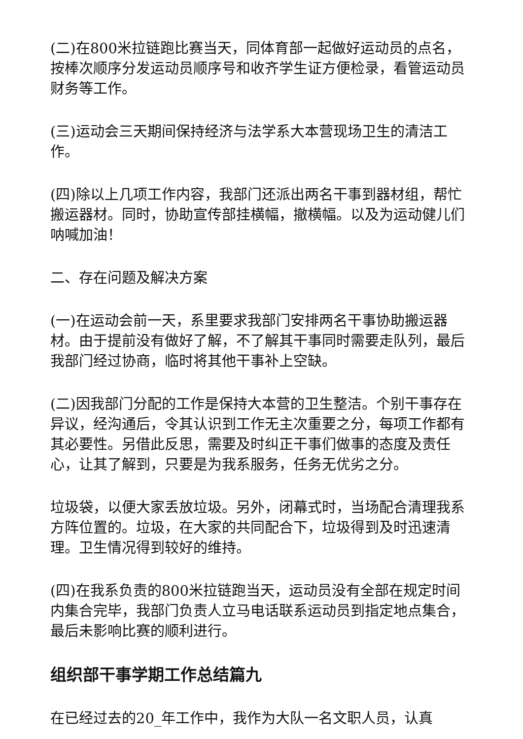(二)在800米拉链跑比赛当天，同体育部一起做好运动员的点名，按棒次顺序分发运动员顺序号和收齐学生证方便检录，看管运动员财务等工作。
(三)运动会三天期间保持经济与法学系大本营现场卫生的清洁工作。
(四)除以上几项工作内容，我部门还派出两名干事到器材组，帮忙搬运器材。同时，协助宣传部挂横幅，撤横幅。以及为运动健儿们呐喊加油！
二、存在问题及解决方案
(一)在运动会前一天，系里要求我部门安排两名干事协助搬运器材。由于提前没有做好了解，不了解其干事同时需要走队列，最后我部门经过协商，临时将其他干事补上空缺。
(二)因我部门分配的工作是保持大本营的卫生整洁。个别干事存在异议，经沟通后，令其认识到工作无主次重要之分，每项工作都有其必要性。另借此反思，需要及时纠正干事们做事的态度及责任心，让其了解到，只要是为我系服务，任务无优劣之分。
垃圾袋，以便大家丢放垃圾。另外，闭幕式时，当场配合清理我系方阵位置的。垃圾，在大家的共同配合下，垃圾得到及时迅速清理。卫生情况得到较好的维持。
(四)在我系负责的800米拉链跑当天，运动员没有全部在规定时间内集合完毕，我部门负责人立马电话联系运动员到指定地点集合，最后未影响比赛的顺利进行。
组织部干事学期工作总结篇九
在已经过去的20_年工作中，我作为大队一名文职人员，认真